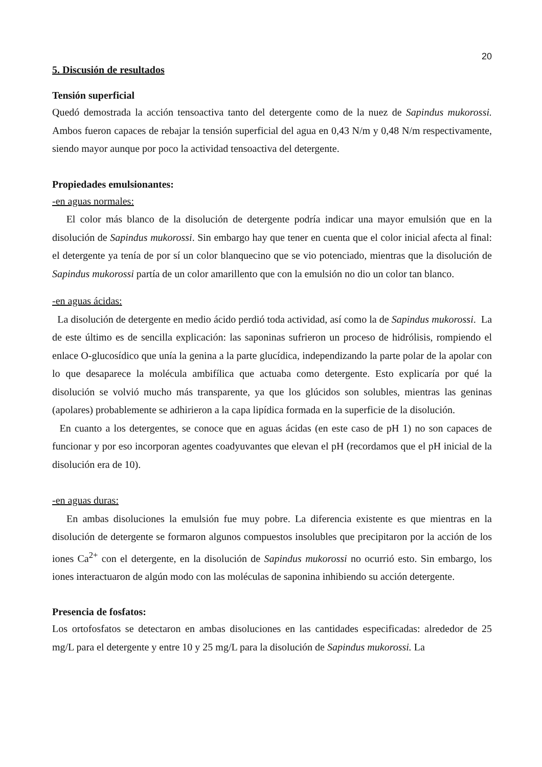20
5. Discusión de resultados
Tensión superficial
Quedó demostrada la acción tensoactiva tanto del detergente como de la nuez de Sapindus mukorossi. Ambos fueron capaces de rebajar la tensión superficial del agua en 0,43 N/m y 0,48 N/m respectivamente, siendo mayor aunque por poco la actividad tensoactiva del detergente.
Propiedades emulsionantes:
-en aguas normales:
El color más blanco de la disolución de detergente podría indicar una mayor emulsión que en la disolución de Sapindus mukorossi. Sin embargo hay que tener en cuenta que el color inicial afecta al final: el detergente ya tenía de por sí un color blanquecino que se vio potenciado, mientras que la disolución de Sapindus mukorossi partía de un color amarillento que con la emulsión no dio un color tan blanco.
-en aguas ácidas:
La disolución de detergente en medio ácido perdió toda actividad, así como la de Sapindus mukorossi. La de este último es de sencilla explicación: las saponinas sufrieron un proceso de hidrólisis, rompiendo el enlace O-glucosídico que unía la genina a la parte glucídica, independizando la parte polar de la apolar con lo que desaparece la molécula ambifílica que actuaba como detergente. Esto explicaría por qué la disolución se volvió mucho más transparente, ya que los glúcidos son solubles, mientras las geninas (apolares) probablemente se adhirieron a la capa lipídica formada en la superficie de la disolución.
En cuanto a los detergentes, se conoce que en aguas ácidas (en este caso de pH 1) no son capaces de funcionar y por eso incorporan agentes coadyuvantes que elevan el pH (recordamos que el pH inicial de la disolución era de 10).
-en aguas duras:
En ambas disoluciones la emulsión fue muy pobre. La diferencia existente es que mientras en la disolución de detergente se formaron algunos compuestos insolubles que precipitaron por la acción de los iones Ca<sup>2+</sup> con el detergente, en la disolución de Sapindus mukorossi no ocurrió esto. Sin embargo, los iones interactuaron de algún modo con las moléculas de saponina inhibiendo su acción detergente.
Presencia de fosfatos:
Los ortofosfatos se detectaron en ambas disoluciones en las cantidades especificadas: alrededor de 25 mg/L para el detergente y entre 10 y 25 mg/L para la disolución de Sapindus mukorossi. La